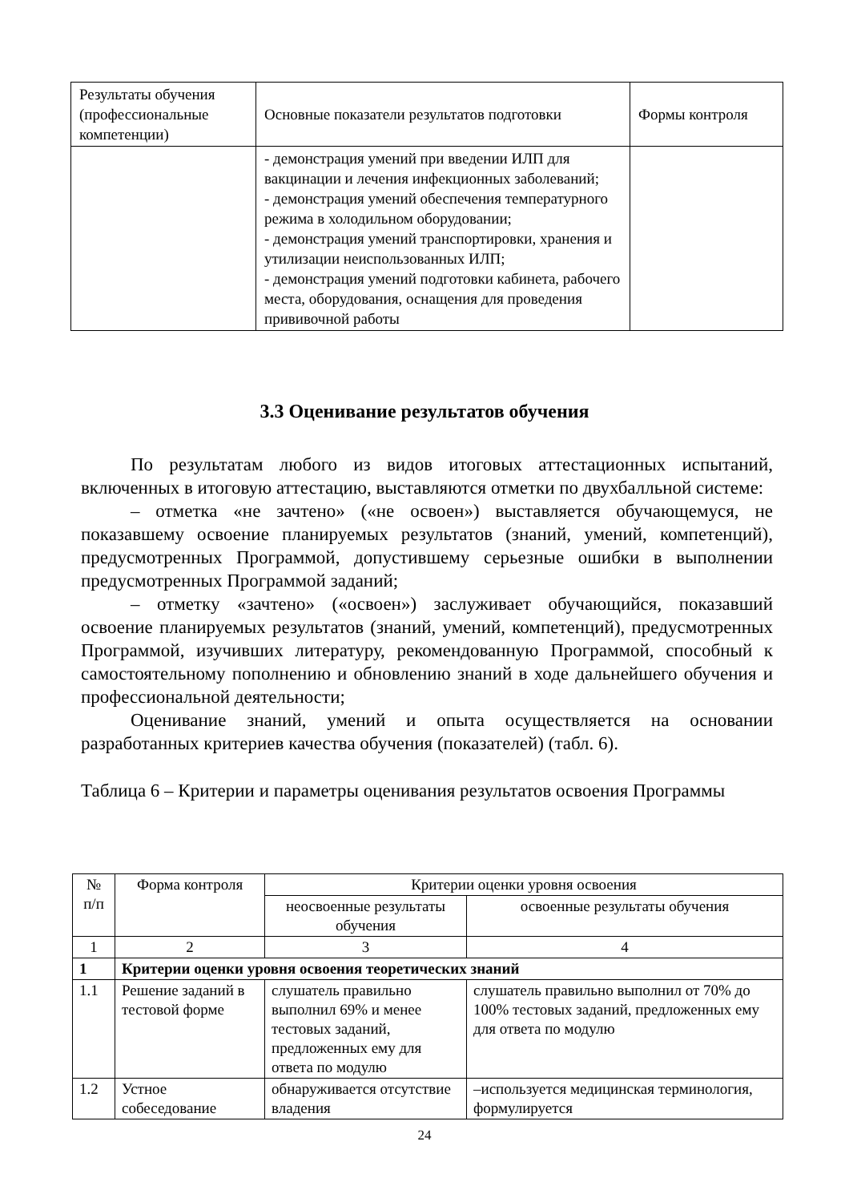| Результаты обучения (профессиональные компетенции) | Основные показатели результатов подготовки | Формы контроля |
| --- | --- | --- |
| | - демонстрация умений при введении ИЛП для вакцинации и лечения инфекционных заболеваний; - демонстрация умений обеспечения температурного режима в холодильном оборудовании; - демонстрация умений транспортировки, хранения и утилизации неиспользованных ИЛП; - демонстрация умений подготовки кабинета, рабочего места, оборудования, оснащения для проведения прививочной работы | |
3.3 Оценивание результатов обучения
По результатам любого из видов итоговых аттестационных испытаний, включенных в итоговую аттестацию, выставляются отметки по двухбалльной системе:
– отметка «не зачтено» («не освоен») выставляется обучающемуся, не показавшему освоение планируемых результатов (знаний, умений, компетенций), предусмотренных Программой, допустившему серьезные ошибки в выполнении предусмотренных Программой заданий;
– отметку «зачтено» («освоен») заслуживает обучающийся, показавший освоение планируемых результатов (знаний, умений, компетенций), предусмотренных Программой, изучивших литературу, рекомендованную Программой, способный к самостоятельному пополнению и обновлению знаний в ходе дальнейшего обучения и профессиональной деятельности;
Оценивание знаний, умений и опыта осуществляется на основании разработанных критериев качества обучения (показателей) (табл. 6).
Таблица 6 – Критерии и параметры оценивания результатов освоения Программы
| № п/п | Форма контроля | Критерии оценки уровня освоения | |
| --- | --- | --- | --- |
| | | неосвоенные результаты обучения | освоенные результаты обучения |
| 1 | 2 | 3 | 4 |
| 1 | Критерии оценки уровня освоения теоретических знаний | | |
| 1.1 | Решение заданий в тестовой форме | слушатель правильно выполнил 69% и менее тестовых заданий, предложенных ему для ответа по модулю | слушатель правильно выполнил от 70% до 100% тестовых заданий, предложенных ему для ответа по модулю |
| 1.2 | Устное собеседование | обнаруживается отсутствие владения | –используется медицинская терминология, формулируется |
24